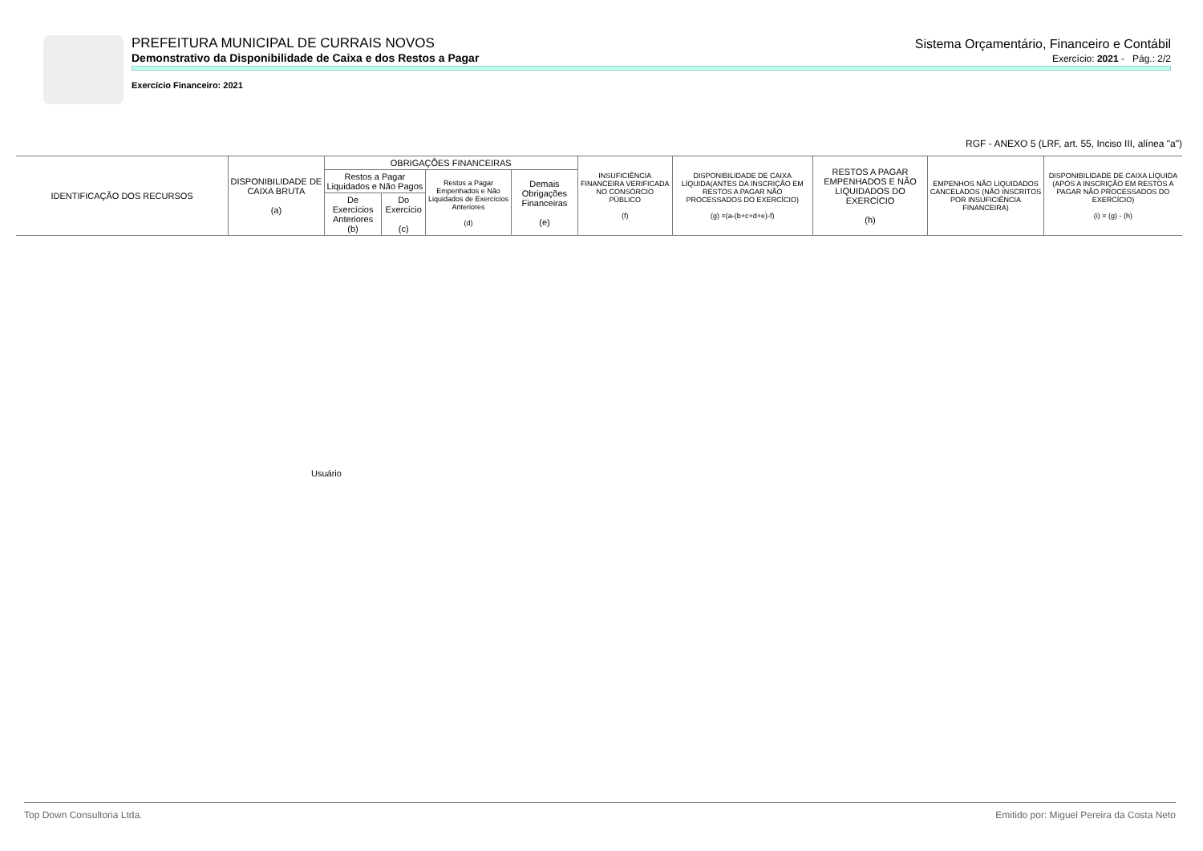PREFEITURA MUNICIPAL DE CURRAIS NOVOS Sistema Orçamentário, Financeiro e Contábil
Demonstrativo da Disponibilidade de Caixa e dos Restos a Pagar Exercício: 2021 - Pág.: 2/2
Exercício Financeiro: 2021
RGF - ANEXO 5 (LRF, art. 55, Inciso III, alínea "a")
| IDENTIFICAÇÃO DOS RECURSOS | DISPONIBILIDADE DE CAIXA BRUTA (a) | OBRIGAÇÕES FINANCEIRAS | | | | INSUFICIÊNCIA FINANCEIRA VERIFICADA NO CONSÓRCIO PÚBLICO (f) | DISPONIBILIDADE DE CAIXA LÍQUIDA(ANTES DA INSCRIÇÃO EM RESTOS A PAGAR NÃO PROCESSADOS DO EXERCÍCIO) (g) =(a-(b+c+d+e)-f) | RESTOS A PAGAR EMPENHADOS E NÃO LIQUIDADOS DO EXERCÍCIO (h) | EMPENHOS NÃO LIQUIDADOS CANCELADOS (NÃO INSCRITOS POR INSUFICIÊNCIA FINANCEIRA) | DISPONIBILIDADE DE CAIXA LÍQUIDA (APÓS A INSCRIÇÃO EM RESTOS A PAGAR NÃO PROCESSADOS DO EXERCÍCIO) (i) = (g) - (h) |
| --- | --- | --- | --- | --- | --- | --- | --- | --- | --- | --- |
| | | Restos a Pagar Liquidados e Não Pagos | | Restos a Pagar Empenhados e Não Liquidados de Exercícios Anteriores (d) | Demais Obrigações Financeiras (e) | | | | | |
| | | De Exercícios Anteriores (b) | Do Exercício (c) | | | | | | | |
Usuário
Top Down Consultoria Ltda. Emitido por: Miguel Pereira da Costa Neto